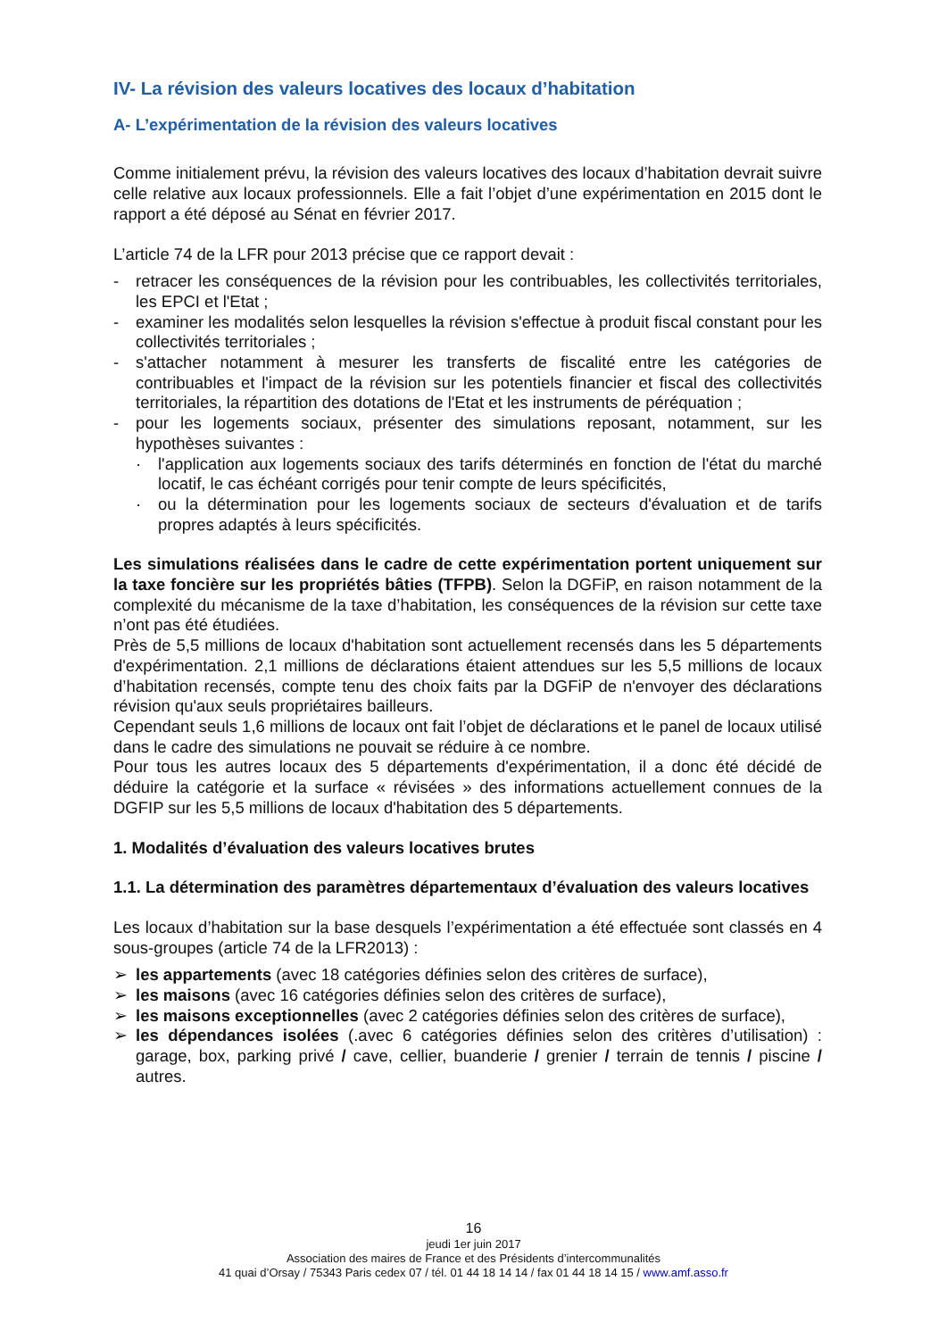IV- La révision des valeurs locatives des locaux d’habitation
A- L’expérimentation de la révision des valeurs locatives
Comme initialement prévu, la révision des valeurs locatives des locaux d’habitation devrait suivre celle relative aux locaux professionnels. Elle a fait l’objet d’une expérimentation en 2015 dont le rapport a été déposé au Sénat en février 2017.
L’article 74 de la LFR pour 2013 précise que ce rapport devait :
- retracer les conséquences de la révision pour les contribuables, les collectivités territoriales, les EPCI et l'Etat ;
- examiner les modalités selon lesquelles la révision s'effectue à produit fiscal constant pour les collectivités territoriales ;
- s'attacher notamment à mesurer les transferts de fiscalité entre les catégories de contribuables et l'impact de la révision sur les potentiels financier et fiscal des collectivités territoriales, la répartition des dotations de l'Etat et les instruments de péréquation ;
- pour les logements sociaux, présenter des simulations reposant, notamment, sur les hypothèses suivantes :
· l'application aux logements sociaux des tarifs déterminés en fonction de l'état du marché locatif, le cas échéant corrigés pour tenir compte de leurs spécificités,
· ou la détermination pour les logements sociaux de secteurs d'évaluation et de tarifs propres adaptés à leurs spécificités.
Les simulations réalisées dans le cadre de cette expérimentation portent uniquement sur la taxe foncière sur les propriétés bâties (TFPB). Selon la DGFiP, en raison notamment de la complexité du mécanisme de la taxe d’habitation, les conséquences de la révision sur cette taxe n’ont pas été étudiées.
Près de 5,5 millions de locaux d'habitation sont actuellement recensés dans les 5 départements d'expérimentation. 2,1 millions de déclarations étaient attendues sur les 5,5 millions de locaux d’habitation recensés, compte tenu des choix faits par la DGFiP de n'envoyer des déclarations révision qu'aux seuls propriétaires bailleurs.
Cependant seuls 1,6 millions de locaux ont fait l’objet de déclarations et le panel de locaux utilisé dans le cadre des simulations ne pouvait se réduire à ce nombre.
Pour tous les autres locaux des 5 départements d'expérimentation, il a donc été décidé de déduire la catégorie et la surface « révisées » des informations actuellement connues de la DGFIP sur les 5,5 millions de locaux d'habitation des 5 départements.
1. Modalités d’évaluation des valeurs locatives brutes
1.1. La détermination des paramètres départementaux d’évaluation des valeurs locatives
Les locaux d’habitation sur la base desquels l’expérimentation a été effectuée sont classés en 4 sous-groupes (article 74 de la LFR2013) :
➢ les appartements (avec 18 catégories définies selon des critères de surface),
➢ les maisons (avec 16 catégories définies selon des critères de surface),
➢ les maisons exceptionnelles (avec 2 catégories définies selon des critères de surface),
➢ les dépendances isolées (.avec 6 catégories définies selon des critères d’utilisation) : garage, box, parking privé / cave, cellier, buanderie / grenier / terrain de tennis / piscine / autres.
16
jeudi 1er juin 2017
Association des maires de France et des Présidents d’intercommunalités
41 quai d’Orsay / 75343 Paris cedex 07 / tél. 01 44 18 14 14 / fax 01 44 18 14 15 / www.amf.asso.fr